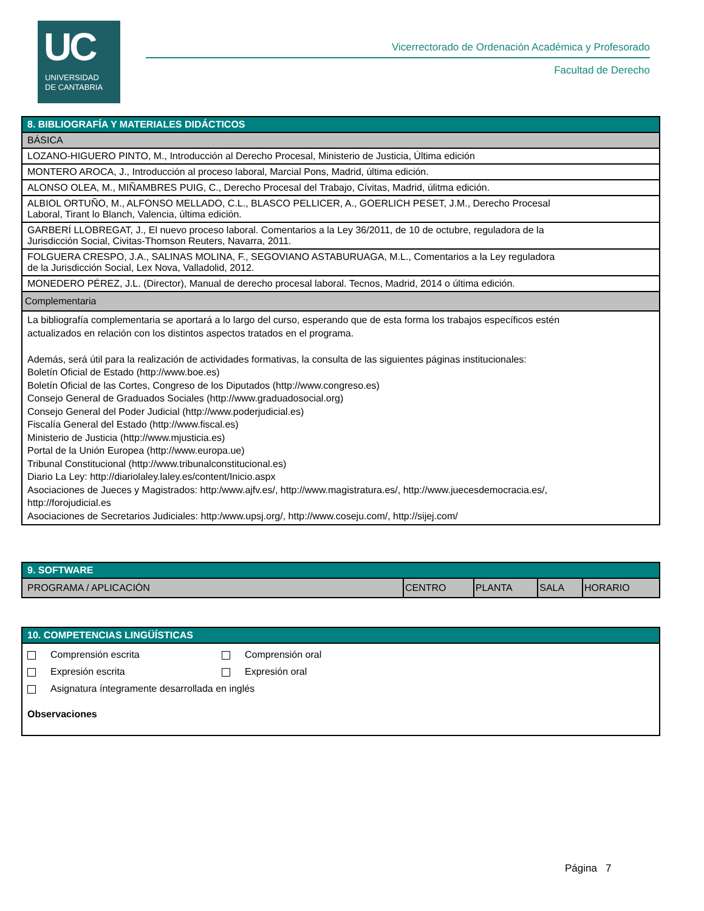UC
UNIVERSIDAD
DE CANTABRIA
Vicerrectorado de Ordenación Académica y Profesorado
Facultad de Derecho
| 8. BIBLIOGRAFÍA Y MATERIALES DIDÁCTICOS |
| --- |
| BÁSICA |
| LOZANO-HIGUERO PINTO, M., Introducción al Derecho Procesal, Ministerio de Justicia, Última edición |
| MONTERO AROCA, J., Introducción al proceso laboral, Marcial Pons, Madrid, última edición. |
| ALONSO OLEA, M., MIÑAMBRES PUIG, C., Derecho Procesal del Trabajo, Cívitas, Madrid, úlitma edición. |
| ALBIOL ORTUÑO, M., ALFONSO MELLADO, C.L., BLASCO PELLICER, A., GOERLICH PESET, J.M., Derecho Procesal Laboral, Tirant lo Blanch, Valencia, última edición. |
| GARBERÍ LLOBREGAT, J., El nuevo proceso laboral. Comentarios a la Ley 36/2011, de 10 de octubre, reguladora de la Jurisdicción Social, Civitas-Thomson Reuters, Navarra, 2011. |
| FOLGUERA CRESPO, J.A., SALINAS MOLINA, F., SEGOVIANO ASTABURUAGA, M.L., Comentarios a la Ley reguladora de la Jurisdicción Social, Lex Nova, Valladolid, 2012. |
| MONEDERO PÉREZ, J.L. (Director), Manual de derecho procesal laboral. Tecnos, Madrid, 2014 o última edición. |
| Complementaria |
| La bibliografía complementaria se aportará a lo largo del curso, esperando que de esta forma los trabajos específicos estén actualizados en relación con los distintos aspectos tratados en el programa. Además, será útil para la realización de actividades formativas, la consulta de las siguientes páginas institucionales: Boletín Oficial de Estado (http://www.boe.es) Boletín Oficial de las Cortes, Congreso de los Diputados (http://www.congreso.es) Consejo General de Graduados Sociales (http://www.graduadosocial.org) Consejo General del Poder Judicial (http://www.poderjudicial.es) Fiscalía General del Estado (http://www.fiscal.es) Ministerio de Justicia (http://www.mjusticia.es) Portal de la Unión Europea (http://www.europa.ue) Tribunal Constitucional (http://www.tribunalconstitucional.es) Diario La Ley: http://diariolaley.laley.es/content/Inicio.aspx Asociaciones de Jueces y Magistrados: http:/www.ajfv.es/, http://www.magistratura.es/, http://www.juecesdemocracia.es/, http://forojudicial.es Asociaciones de Secretarios Judiciales: http:/www.upsj.org/, http://www.coseju.com/, http://sijej.com/ |
| 9. SOFTWARE | | | | |
| --- | --- | --- | --- | --- |
| PROGRAMA / APLICACIÓN | CENTRO | PLANTA | SALA | HORARIO |
| 10. COMPETENCIAS LINGÜÍSTICAS |
| --- |
| Comprensión escrita Comprensión oral Expresión escrita Expresión oral Asignatura íntegramente desarrollada en inglés Observaciones |
Página 7